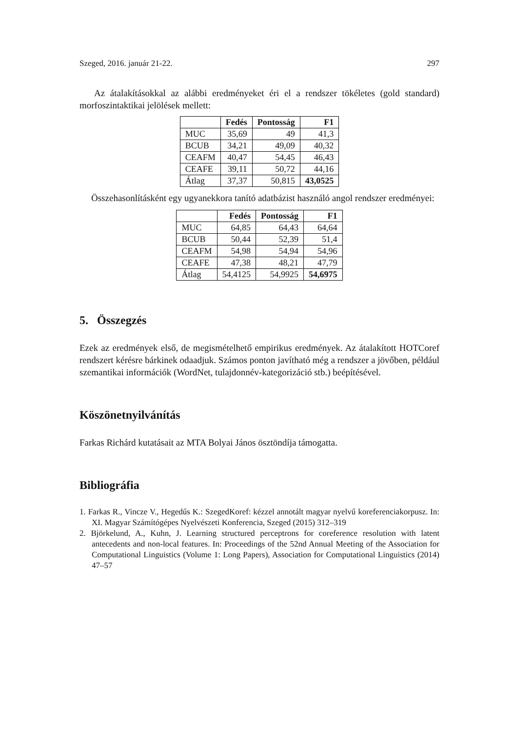Szeged, 2016. január 21-22. 297
Az átalakításokkal az alábbi eredményeket éri el a rendszer tökéletes (gold standard) morfoszintaktikai jelölések mellett:
| | Fedés | Pontosság | F1 |
| --- | --- | --- | --- |
| MUC | 35,69 | 49 | 41,3 |
| BCUB | 34,21 | 49,09 | 40,32 |
| CEAFM | 40,47 | 54,45 | 46,43 |
| CEAFE | 39,11 | 50,72 | 44,16 |
| Átlag | 37,37 | 50,815 | 43,0525 |
Összehasonlításként egy ugyanekkora tanító adatbázist használó angol rendszer eredményei:
| | Fedés | Pontosság | F1 |
| --- | --- | --- | --- |
| MUC | 64,85 | 64,43 | 64,64 |
| BCUB | 50,44 | 52,39 | 51,4 |
| CEAFM | 54,98 | 54,94 | 54,96 |
| CEAFE | 47,38 | 48,21 | 47,79 |
| Átlag | 54,4125 | 54,9925 | 54,6975 |
5. Összegzés
Ezek az eredmények első, de megismételhető empirikus eredmények. Az átalakított HOTCoref rendszert kérésre bárkinek odaadjuk. Számos ponton javítható még a rendszer a jövőben, például szemantikai információk (WordNet, tulajdonnév-kategorizáció stb.) beépítésével.
Köszönetnyilvánítás
Farkas Richárd kutatásait az MTA Bolyai János ösztöndíja támogatta.
Bibliográfia
1. Farkas R., Vincze V., Hegedűs K.: SzegedKoref: kézzel annotált magyar nyelvű koreferenciakorpusz. In: XI. Magyar Számítógépes Nyelvészeti Konferencia, Szeged (2015) 312–319
2. Björkelund, A., Kuhn, J. Learning structured perceptrons for coreference resolution with latent antecedents and non-local features. In: Proceedings of the 52nd Annual Meeting of the Association for Computational Linguistics (Volume 1: Long Papers), Association for Computational Linguistics (2014) 47–57